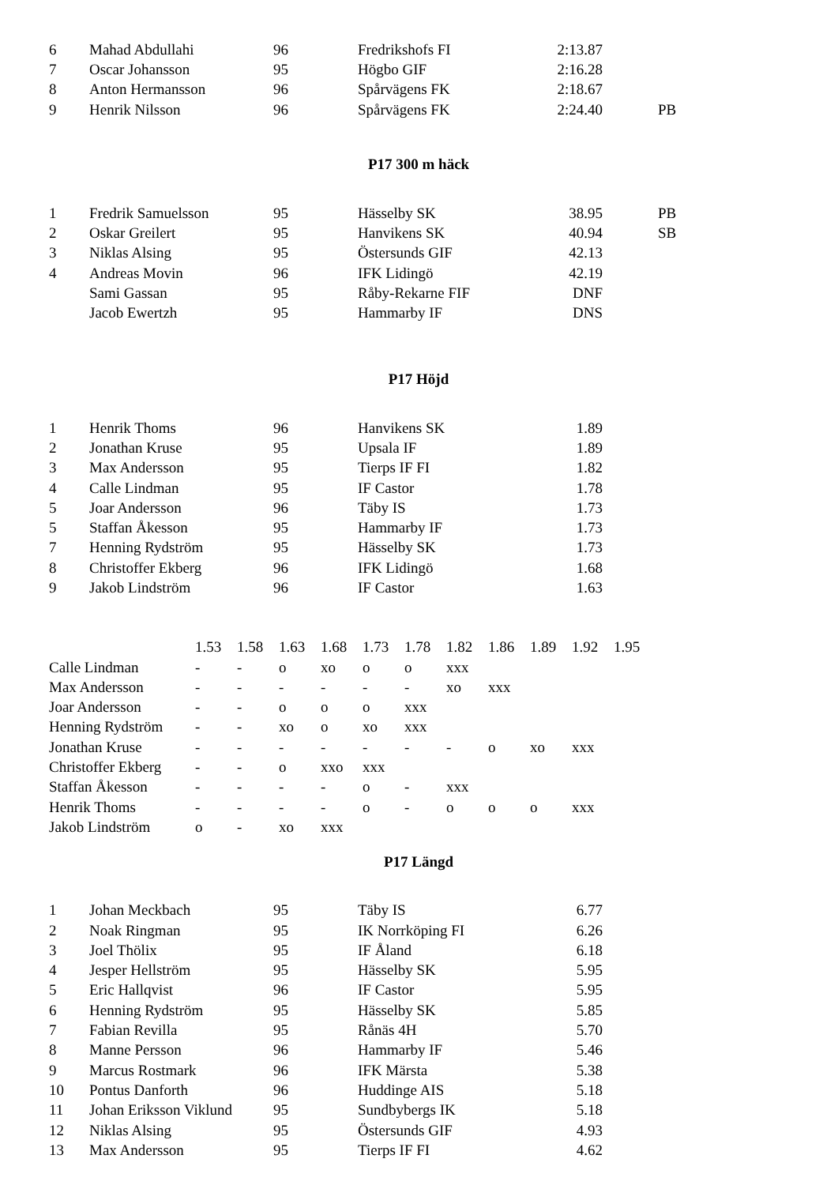| 6 | Mahad Abdullahi | 96 | Fredrikshofs FI | 2:13.87 | |
| 7 | Oscar Johansson | 95 | Högbo GIF | 2:16.28 | |
| 8 | Anton Hermansson | 96 | Spårvägens FK | 2:18.67 | |
| 9 | Henrik Nilsson | 96 | Spårvägens FK | 2:24.40 | PB |
P17 300 m häck
| 1 | Fredrik Samuelsson | 95 | Hässelby SK | 38.95 | PB |
| 2 | Oskar Greilert | 95 | Hanvikens SK | 40.94 | SB |
| 3 | Niklas Alsing | 95 | Östersunds GIF | 42.13 | |
| 4 | Andreas Movin | 96 | IFK Lidingö | 42.19 | |
| | Sami Gassan | 95 | Råby-Rekarne FIF | DNF | |
| | Jacob Ewertzh | 95 | Hammarby IF | DNS | |
P17 Höjd
| 1 | Henrik Thoms | 96 | Hanvikens SK | 1.89 | |
| 2 | Jonathan Kruse | 95 | Upsala IF | 1.89 | |
| 3 | Max Andersson | 95 | Tierps IF FI | 1.82 | |
| 4 | Calle Lindman | 95 | IF Castor | 1.78 | |
| 5 | Joar Andersson | 96 | Täby IS | 1.73 | |
| 5 | Staffan Åkesson | 95 | Hammarby IF | 1.73 | |
| 7 | Henning Rydström | 95 | Hässelby SK | 1.73 | |
| 8 | Christoffer Ekberg | 96 | IFK Lidingö | 1.68 | |
| 9 | Jakob Lindström | 96 | IF Castor | 1.63 | |
| | 1.53 | 1.58 | 1.63 | 1.68 | 1.73 | 1.78 | 1.82 | 1.86 | 1.89 | 1.92 | 1.95 |
| Calle Lindman | - | - | o | xo | o | o | xxx | | | | |
| Max Andersson | - | - | - | - | - | - | xo | xxx | | | |
| Joar Andersson | - | - | o | o | o | xxx | | | | | |
| Henning Rydström | - | - | xo | o | xo | xxx | | | | | |
| Jonathan Kruse | - | - | - | - | - | - | - | o | xo | xxx | |
| Christoffer Ekberg | - | - | o | xxo | xxx | | | | | | |
| Staffan Åkesson | - | - | - | - | o | - | xxx | | | | |
| Henrik Thoms | - | - | - | - | o | - | o | o | o | xxx | |
| Jakob Lindström | o | - | xo | xxx | | | | | | | |
P17 Längd
| 1 | Johan Meckbach | 95 | Täby IS | 6.77 | |
| 2 | Noak Ringman | 95 | IK Norrköping FI | 6.26 | |
| 3 | Joel Thölix | 95 | IF Åland | 6.18 | |
| 4 | Jesper Hellström | 95 | Hässelby SK | 5.95 | |
| 5 | Eric Hallqvist | 96 | IF Castor | 5.95 | |
| 6 | Henning Rydström | 95 | Hässelby SK | 5.85 | |
| 7 | Fabian Revilla | 95 | Rånäs 4H | 5.70 | |
| 8 | Manne Persson | 96 | Hammarby IF | 5.46 | |
| 9 | Marcus Rostmark | 96 | IFK Märsta | 5.38 | |
| 10 | Pontus Danforth | 96 | Huddinge AIS | 5.18 | |
| 11 | Johan Eriksson Viklund | 95 | Sundbybergs IK | 5.18 | |
| 12 | Niklas Alsing | 95 | Östersunds GIF | 4.93 | |
| 13 | Max Andersson | 95 | Tierps IF FI | 4.62 | |